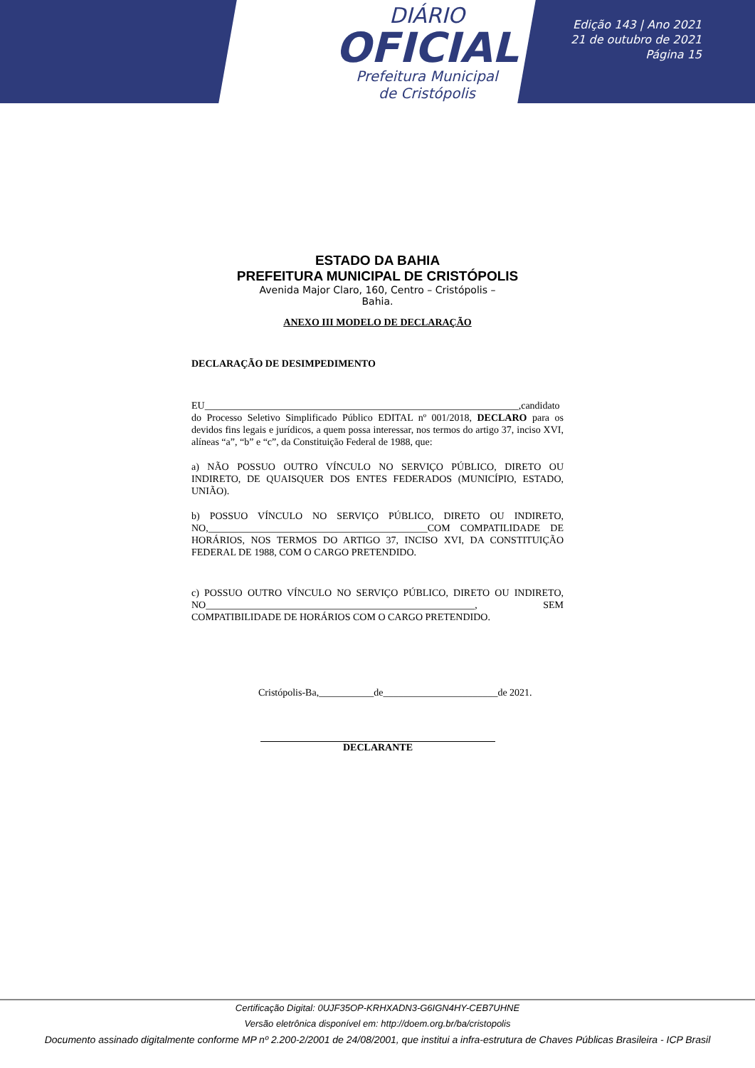DIÁRIO
OFICIAL
Prefeitura Municipal
de Cristópolis
Edição 143 | Ano 2021
21 de outubro de 2021
Página 15
ESTADO DA BAHIA
PREFEITURA MUNICIPAL DE CRISTÓPOLIS
Avenida Major Claro, 160, Centro – Cristópolis –
Bahia.
ANEXO III MODELO DE DECLARAÇÃO
DECLARAÇÃO DE DESIMPEDIMENTO
EU_______________________________________________________________,candidato do Processo Seletivo Simplificado Público EDITAL nº 001/2018, DECLARO para os devidos fins legais e jurídicos, a quem possa interessar, nos termos do artigo 37, inciso XVI, alíneas “a”, “b” e “c”, da Constituição Federal de 1988, que:
a) NÃO POSSUO OUTRO VÍNCULO NO SERVIÇO PÚBLICO, DIRETO OU INDIRETO, DE QUAISQUER DOS ENTES FEDERADOS (MUNICÍPIO, ESTADO, UNIÃO).
b) POSSUO VÍNCULO NO SERVIÇO PÚBLICO, DIRETO OU INDIRETO, NO,____________________________________________COM COMPATILIDADE DE HORÁRIOS, NOS TERMOS DO ARTIGO 37, INCISO XVI, DA CONSTITUIÇÃO FEDERAL DE 1988, COM O CARGO PRETENDIDO.
c) POSSUO OUTRO VÍNCULO NO SERVIÇO PÚBLICO, DIRETO OU INDIRETO, NO______________________________________________________, SEM COMPATIBILIDADE DE HORÁRIOS COM O CARGO PRETENDIDO.
Cristópolis-Ba,___________de_______________________de 2021.
DECLARANTE
Certificação Digital: 0UJF35OP-KRHXADN3-G6IGN4HY-CEB7UHNE
Versão eletrônica disponível em: http://doem.org.br/ba/cristopolis
Documento assinado digitalmente conforme MP nº 2.200-2/2001 de 24/08/2001, que institui a infra-estrutura de Chaves Públicas Brasileira - ICP Brasil